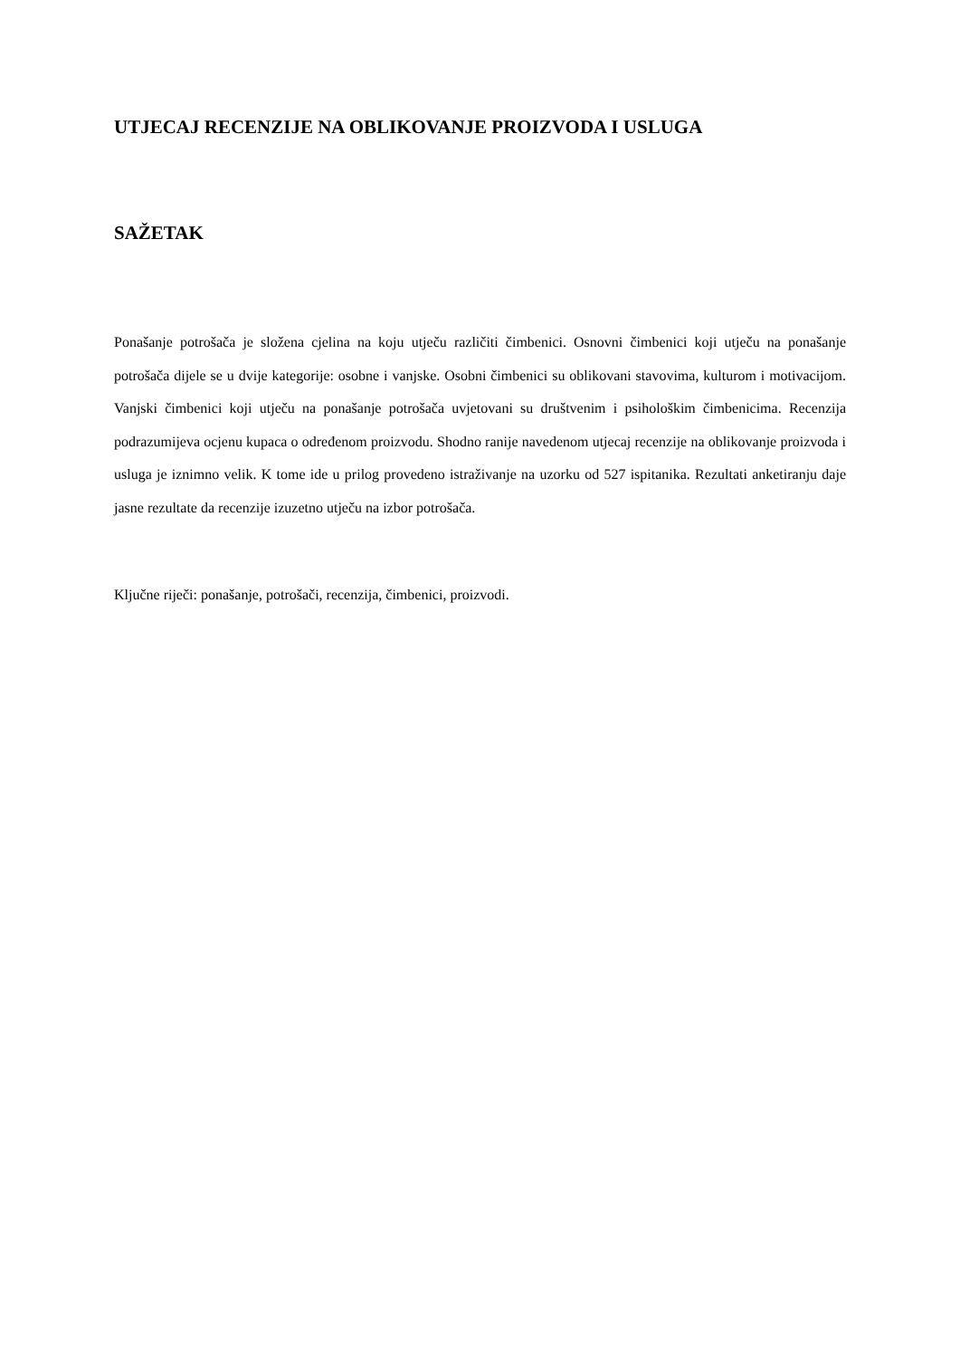UTJECAJ RECENZIJE NA OBLIKOVANJE PROIZVODA I USLUGA
SAŽETAK
Ponašanje potrošača je složena cjelina na koju utječu različiti čimbenici. Osnovni čimbenici koji utječu na ponašanje potrošača dijele se u dvije kategorije: osobne i vanjske. Osobni čimbenici su oblikovani stavovima, kulturom i motivacijom. Vanjski čimbenici koji utječu na ponašanje potrošača uvjetovani su društvenim i psihološkim čimbenicima. Recenzija podrazumijeva ocjenu kupaca o određenom proizvodu. Shodno ranije navedenom utjecaj recenzije na oblikovanje proizvoda i usluga je iznimno velik. K tome ide u prilog provedeno istraživanje na uzorku od 527 ispitanika. Rezultati anketiranju daje jasne rezultate da recenzije izuzetno utječu na izbor potrošača.
Ključne riječi: ponašanje, potrošači, recenzija, čimbenici, proizvodi.